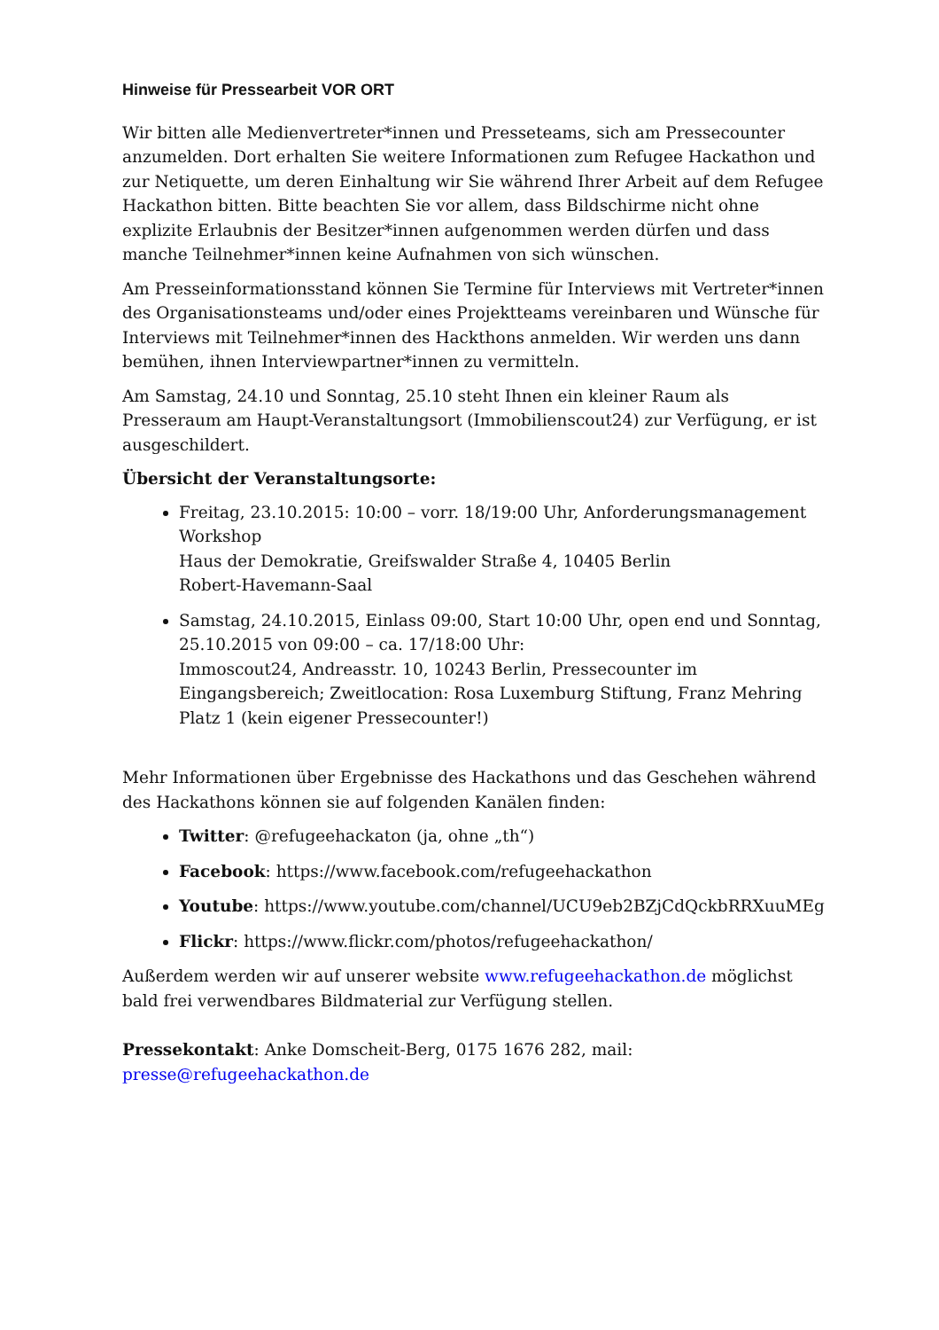Hinweise für Pressearbeit VOR ORT
Wir bitten alle Medienvertreter*innen und Presseteams, sich am Pressecounter anzumelden. Dort erhalten Sie weitere Informationen zum Refugee Hackathon und zur Netiquette, um deren Einhaltung wir Sie während Ihrer Arbeit auf dem Refugee Hackathon bitten. Bitte beachten Sie vor allem, dass Bildschirme nicht ohne explizite Erlaubnis der Besitzer*innen aufgenommen werden dürfen und dass manche Teilnehmer*innen keine Aufnahmen von sich wünschen.
Am Presseinformationsstand können Sie Termine für Interviews mit Vertreter*innen des Organisationsteams und/oder eines Projektteams vereinbaren und Wünsche für Interviews mit Teilnehmer*innen des Hackthons anmelden. Wir werden uns dann bemühen, ihnen Interviewpartner*innen zu vermitteln.
Am Samstag, 24.10 und Sonntag, 25.10 steht Ihnen ein kleiner Raum als Presseraum am Haupt-Veranstaltungsort (Immobilienscout24) zur Verfügung, er ist ausgeschildert.
Übersicht der Veranstaltungsorte:
Freitag, 23.10.2015: 10:00 – vorr. 18/19:00 Uhr, Anforderungsmanagement Workshop
Haus der Demokratie, Greifswalder Straße 4, 10405 Berlin
Robert-Havemann-Saal
Samstag, 24.10.2015, Einlass 09:00, Start 10:00 Uhr, open end und Sonntag, 25.10.2015 von 09:00 – ca. 17/18:00 Uhr:
Immoscout24, Andreasstr. 10, 10243 Berlin, Pressecounter im Eingangsbereich; Zweitlocation: Rosa Luxemburg Stiftung, Franz Mehring Platz 1 (kein eigener Pressecounter!)
Mehr Informationen über Ergebnisse des Hackathons und das Geschehen während des Hackathons können sie auf folgenden Kanälen finden:
Twitter: @refugeehackaton (ja, ohne „th“)
Facebook: https://www.facebook.com/refugeehackathon
Youtube: https://www.youtube.com/channel/UCU9eb2BZjCdQckbRRXuuMEg
Flickr: https://www.flickr.com/photos/refugeehackathon/
Außerdem werden wir auf unserer website www.refugeehackathon.de möglichst bald frei verwendbares Bildmaterial zur Verfügung stellen.
Pressekontakt: Anke Domscheit-Berg, 0175 1676 282, mail: presse@refugeehackathon.de